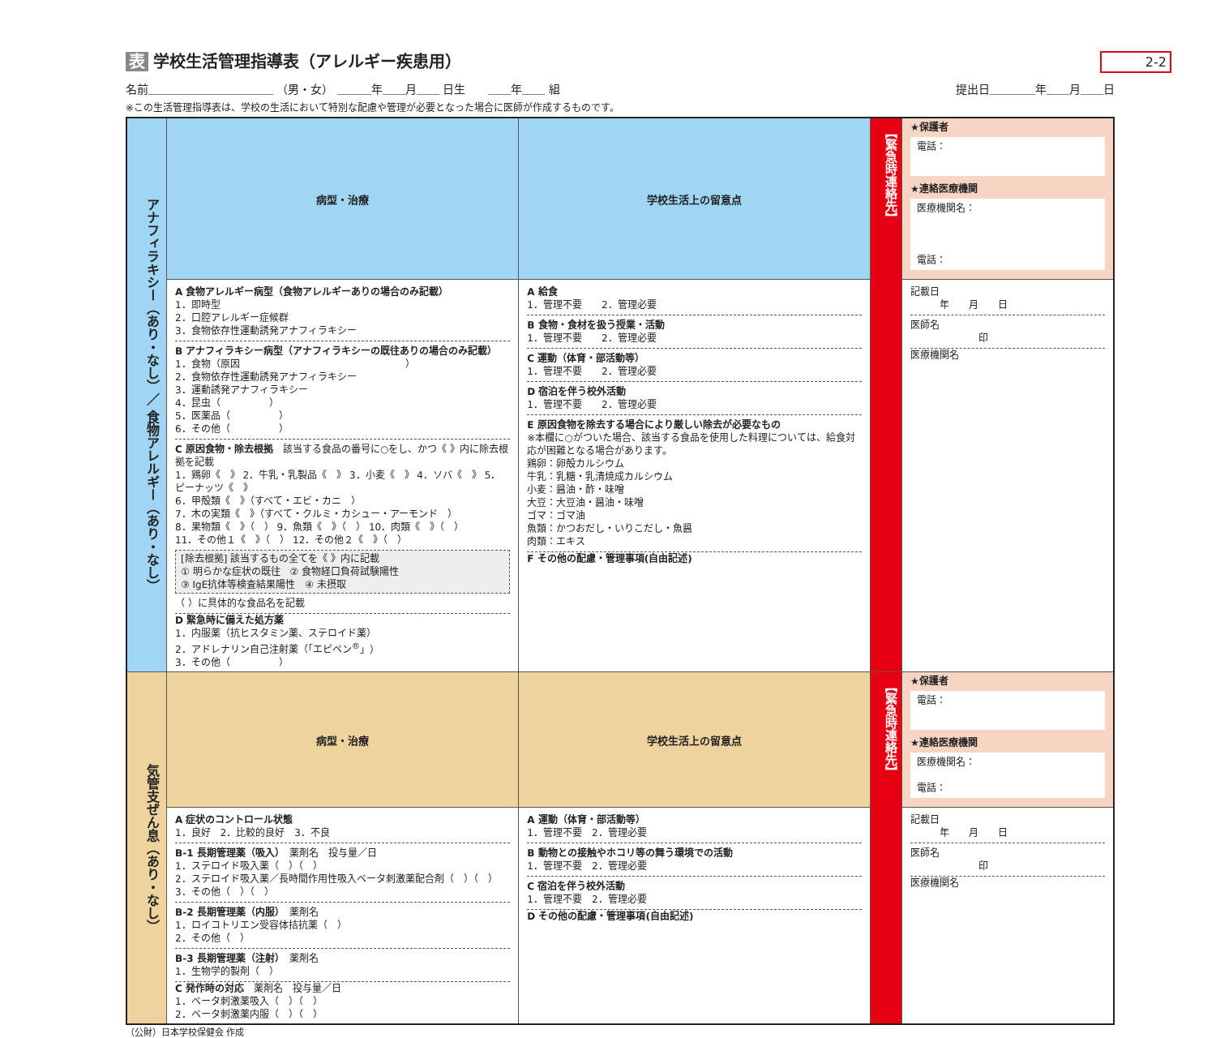2-2
表 学校生活管理指導表（アレルギー疾患用）
名前＿＿＿＿＿＿＿＿＿＿＿ （男・女） ＿＿＿年＿＿月＿＿ 日生　　＿＿年＿＿ 組
提出日＿＿＿＿年＿＿月＿＿日
※この生活管理指導表は、学校の生活において特別な配慮や管理が必要となった場合に医師が作成するものです。
| アナフィラキシー（あり・なし）／ 食物アレルギー（あり・なし） | 病型・治療 | 学校生活上の留意点 | 【緊急時連絡先】 | ★保護者 電話： ★連絡医療機関 医療機関名： 電話： |
| | A 食物アレルギー病型（食物アレルギーありの場合のみ記載） 1．即時型 2．口腔アレルギー症候群 3．食物依存性運動誘発アナフィラキシー B アナフィラキシー病型（アナフィラキシーの既往ありの場合のみ記載） 1．食物（原因 ） 2．食物依存性運動誘発アナフィラキシー 3．運動誘発アナフィラキシー 4．昆虫（ ） 5．医薬品（ ） 6．その他（ ） C 原因食物・除去根拠 該当する食品の番号に○をし、かつ《 》内に除去根拠を記載 1．鶏卵《 》 2．牛乳・乳製品《 》 3．小麦《 》 4．ソバ《 》 5．ピーナッツ《 》 6．甲殻類《 》（すべて・エビ・カニ ） 7．木の実類《 》（すべて・クルミ・カシュー・アーモンド ） 8．果物類《 》（ ） 9．魚類《 》（ ） 10．肉類《 》（ ） 11．その他１《 》（ ） 12．その他２《 》（ ） [除去根拠] 該当するもの全てを《 》内に記載 ① 明らかな症状の既往 ② 食物経口負荷試験陽性 ③ IgE抗体等検査結果陽性 ④ 未摂取 （ ）に具体的な食品名を記載 D 緊急時に備えた処方薬 1．内服薬（抗ヒスタミン薬、ステロイド薬） 2．アドレナリン自己注射薬（「エピペン<sup>®</sup>」） 3．その他（ ） | A 給食 1．管理不要 2．管理必要 B 食物・食材を扱う授業・活動 1．管理不要 2．管理必要 C 運動（体育・部活動等） 1．管理不要 2．管理必要 D 宿泊を伴う校外活動 1．管理不要 2．管理必要 E 原因食物を除去する場合により厳しい除去が必要なもの ※本欄に○がついた場合、該当する食品を使用した料理については、給食対応が困難となる場合があります。 鶏卵：卵殻カルシウム 牛乳：乳糖・乳清焼成カルシウム 小麦：醤油・酢・味噌 大豆：大豆油・醤油・味噌 ゴマ：ゴマ油 魚類：かつおだし・いりこだし・魚醤 肉類：エキス F その他の配慮・管理事項(自由記述) | | 記載日 年 月 日 医師名 印 医療機関名 |
| 気管支ぜん息（あり・なし） | 病型・治療 | 学校生活上の留意点 | 【緊急時連絡先】 | ★保護者 電話： ★連絡医療機関 医療機関名： 電話： |
| | A 症状のコントロール状態 1．良好 2．比較的良好 3．不良 B-1 長期管理薬（吸入） 薬剤名 投与量／日 1．ステロイド吸入薬（ ）（ ） 2．ステロイド吸入薬／長時間作用性吸入ベータ刺激薬配合剤（ ）（ ） 3．その他（ ）（ ） B-2 長期管理薬（内服） 薬剤名 1．ロイコトリエン受容体拮抗薬（ ） 2．その他（ ） B-3 長期管理薬（注射） 薬剤名 1．生物学的製剤（ ） C 発作時の対応 薬剤名 投与量／日 1．ベータ刺激薬吸入（ ）（ ） 2．ベータ刺激薬内服（ ）（ ） | A 運動（体育・部活動等） 1．管理不要 2．管理必要 B 動物との接触やホコリ等の舞う環境での活動 1．管理不要 2．管理必要 C 宿泊を伴う校外活動 1．管理不要 2．管理必要 D その他の配慮・管理事項(自由記述) | | 記載日 年 月 日 医師名 印 医療機関名 |
（公財）日本学校保健会 作成